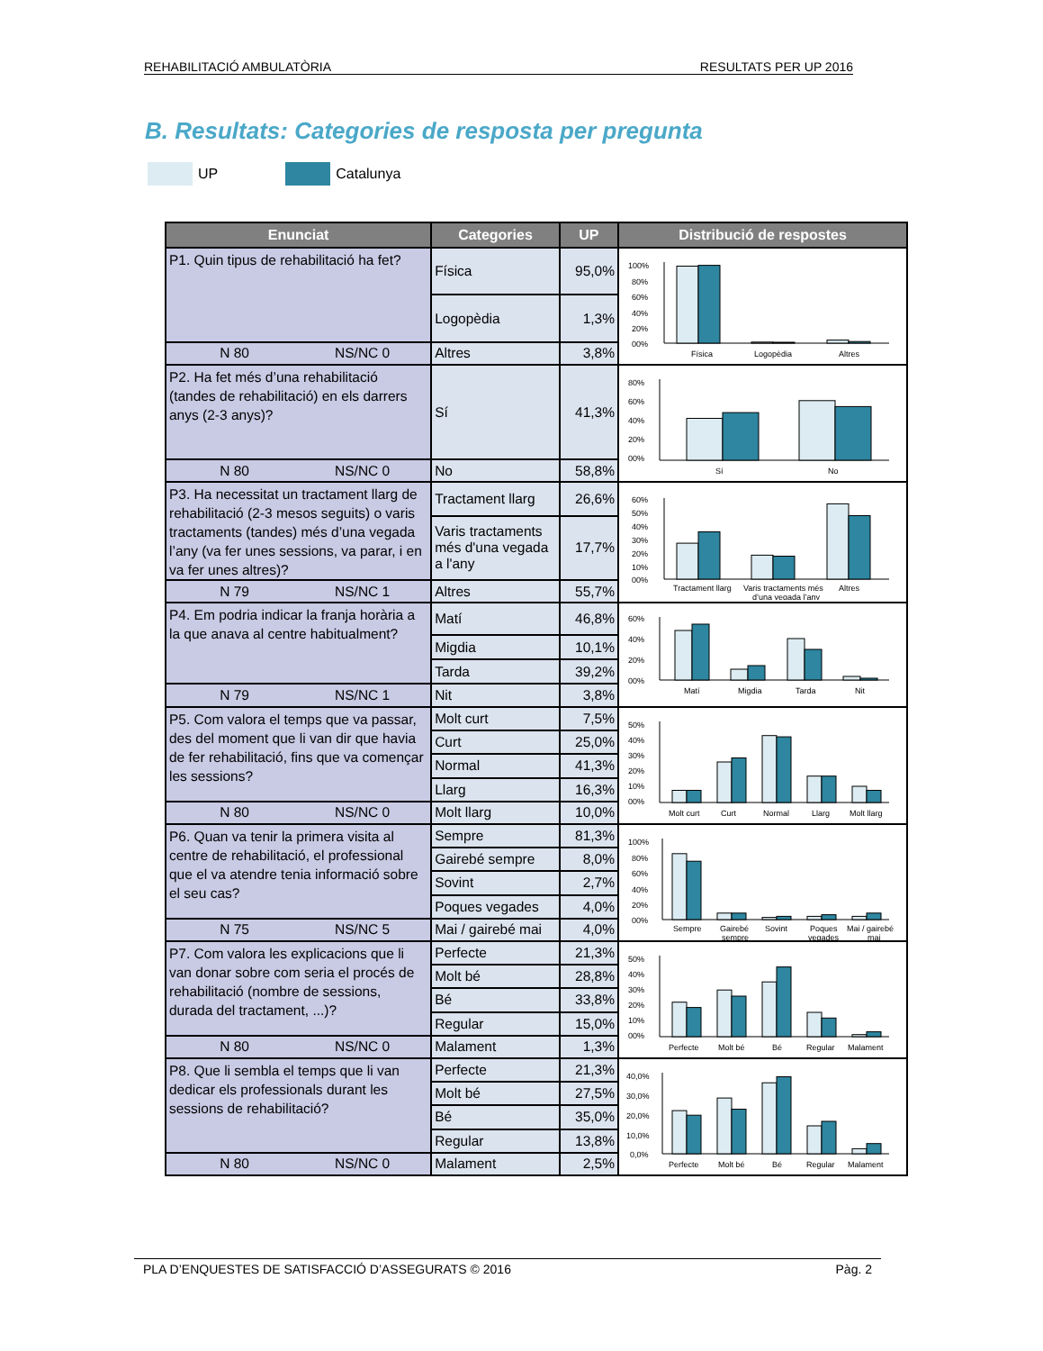REHABILITACIÓ AMBULATÒRIA RESULTATS PER UP 2016
B. Resultats: Categories de resposta per pregunta
UP Catalunya
| Enunciat | Categories | UP | Distribució de respostes |
| --- | --- | --- | --- |
| P1. Quin tipus de rehabilitació ha fet? | Física | 95,0% | 100% 80% 60% 40% 20% 00% Física Logopèdia Altres |
| | Logopèdia | 1,3% | |
| N 80 NS/NC 0 | Altres | 3,8% | |
| P2. Ha fet més d’una rehabilitació (tandes de rehabilitació) en els darrers anys (2-3 anys)? | Sí | 41,3% | 80% 60% 40% 20% 00% Sí No |
| N 80 NS/NC 0 | No | 58,8% | |
| P3. Ha necessitat un tractament llarg de rehabilitació (2-3 mesos seguits) o varis tractaments (tandes) més d’una vegada l’any (va fer unes sessions, va parar, i en va fer unes altres)? | Tractament llarg | 26,6% | 60% 50% 40% 30% 20% 10% 00% Tractament llarg Varis tractaments més d’una vegada l’any Altres |
| | Varis tractaments més d'una vegada a l'any | 17,7% | |
| N 79 NS/NC 1 | Altres | 55,7% | |
| P4. Em podria indicar la franja horària a la que anava al centre habitualment? | Matí | 46,8% | 60% 40% 20% 00% Matí Migdia Tarda Nit |
| | Migdia | 10,1% | |
| | Tarda | 39,2% | |
| N 79 NS/NC 1 | Nit | 3,8% | |
| P5. Com valora el temps que va passar, des del moment que li van dir que havia de fer rehabilitació, fins que va començar les sessions? | Molt curt | 7,5% | 50% 40% 30% 20% 10% 00% Molt curt Curt Normal Llarg Molt llarg |
| | Curt | 25,0% | |
| | Normal | 41,3% | |
| | Llarg | 16,3% | |
| N 80 NS/NC 0 | Molt llarg | 10,0% | |
| P6. Quan va tenir la primera visita al centre de rehabilitació, el professional que el va atendre tenia informació sobre el seu cas? | Sempre | 81,3% | 100% 80% 60% 40% 20% 00% Sempre Gairebé sempre Sovint Poques vegades Mai / gairebé mai |
| | Gairebé sempre | 8,0% | |
| | Sovint | 2,7% | |
| | Poques vegades | 4,0% | |
| N 75 NS/NC 5 | Mai / gairebé mai | 4,0% | |
| P7. Com valora les explicacions que li van donar sobre com seria el procés de rehabilitació (nombre de sessions, durada del tractament, ...)? | Perfecte | 21,3% | 50% 40% 30% 20% 10% 00% Perfecte Molt bé Bé Regular Malament |
| | Molt bé | 28,8% | |
| | Bé | 33,8% | |
| | Regular | 15,0% | |
| N 80 NS/NC 0 | Malament | 1,3% | |
| P8. Que li sembla el temps que li van dedicar els professionals durant les sessions de rehabilitació? | Perfecte | 21,3% | 40,0% 30,0% 20,0% 10,0% 0,0% Perfecte Molt bé Bé Regular Malament |
| | Molt bé | 27,5% | |
| | Bé | 35,0% | |
| | Regular | 13,8% | |
| N 80 NS/NC 0 | Malament | 2,5% | |
PLA D’ENQUESTES DE SATISFACCIÓ D’ASSEGURATS © 2016 Pàg. 2